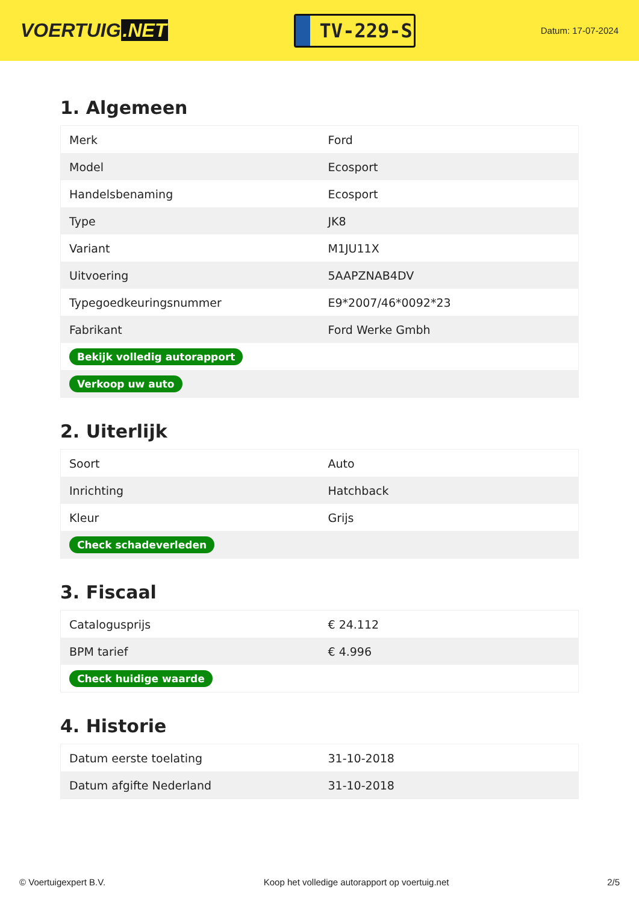VOERTUIG.NET
TV-229-S
Datum: 17-07-2024
1. Algemeen
| Merk | Ford |
| Model | Ecosport |
| Handelsbenaming | Ecosport |
| Type | JK8 |
| Variant | M1JU11X |
| Uitvoering | 5AAPZNAB4DV |
| Typegoedkeuringsnummer | E9*2007/46*0092*23 |
| Fabrikant | Ford Werke Gmbh |
| Bekijk volledig autorapport | |
| Verkoop uw auto | |
2. Uiterlijk
| Soort | Auto |
| Inrichting | Hatchback |
| Kleur | Grijs |
| Check schadeverleden | |
3. Fiscaal
| Catalogusprijs | € 24.112 |
| BPM tarief | € 4.996 |
| Check huidige waarde | |
4. Historie
| Datum eerste toelating | 31-10-2018 |
| Datum afgifte Nederland | 31-10-2018 |
© Voertuigexpert B.V. Koop het volledige autorapport op voertuig.net 2/5